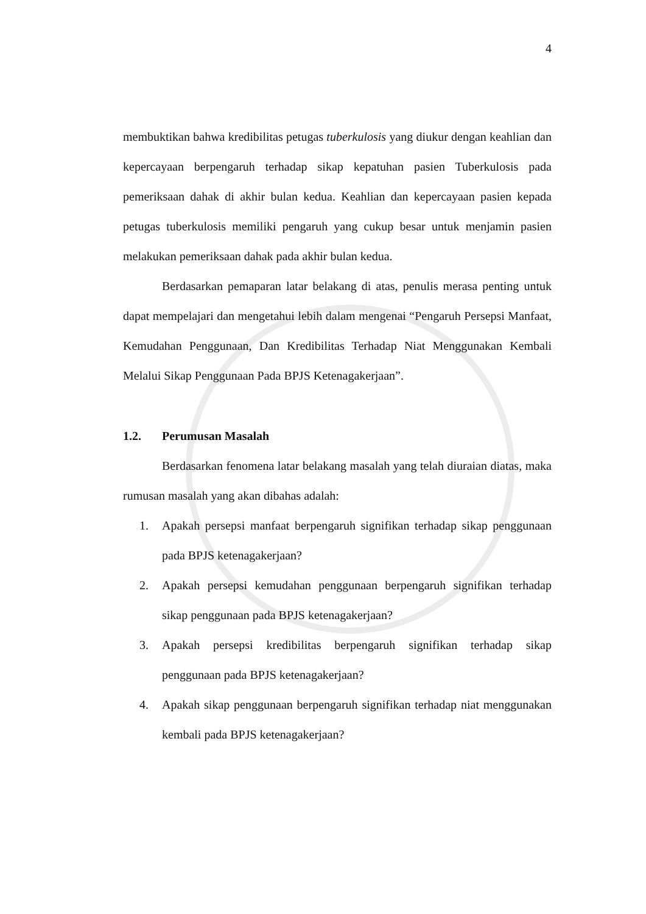4
membuktikan bahwa kredibilitas petugas tuberkulosis yang diukur dengan keahlian dan kepercayaan berpengaruh terhadap sikap kepatuhan pasien Tuberkulosis pada pemeriksaan dahak di akhir bulan kedua. Keahlian dan kepercayaan pasien kepada petugas tuberkulosis memiliki pengaruh yang cukup besar untuk menjamin pasien melakukan pemeriksaan dahak pada akhir bulan kedua.
Berdasarkan pemaparan latar belakang di atas, penulis merasa penting untuk dapat mempelajari dan mengetahui lebih dalam mengenai “Pengaruh Persepsi Manfaat, Kemudahan Penggunaan, Dan Kredibilitas Terhadap Niat Menggunakan Kembali Melalui Sikap Penggunaan Pada BPJS Ketenagakerjaan”.
1.2. Perumusan Masalah
Berdasarkan fenomena latar belakang masalah yang telah diuraian diatas, maka rumusan masalah yang akan dibahas adalah:
1. Apakah persepsi manfaat berpengaruh signifikan terhadap sikap penggunaan pada BPJS ketenagakerjaan?
2. Apakah persepsi kemudahan penggunaan berpengaruh signifikan terhadap sikap penggunaan pada BPJS ketenagakerjaan?
3. Apakah persepsi kredibilitas berpengaruh signifikan terhadap sikap penggunaan pada BPJS ketenagakerjaan?
4. Apakah sikap penggunaan berpengaruh signifikan terhadap niat menggunakan kembali pada BPJS ketenagakerjaan?